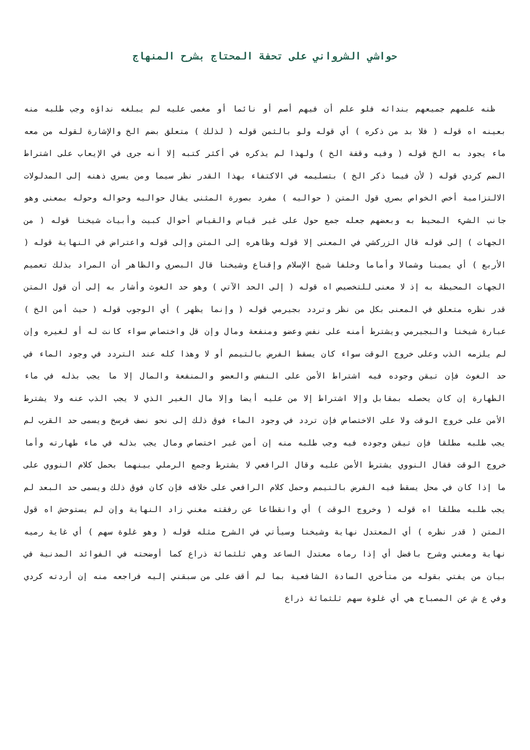حواشي الشرواني على تحفة المحتاج بشرح المنهاج
ظنه علمهم جميعهم بندائه فلو علم أن فيهم أصم أو نائما أو مغمى عليه لم يبلغه نداؤه وجب طلبه منه بعينه اه قوله ( فلا بد من ذكره ) أي قوله ولو بالثمن قوله ( لذلك ) متعلق بضم الخ والإشارة لقوله من معه ماء يجود به الخ قوله ( وفيه وقفة الخ ) ولهذا لم يذكره في أكثر كتبه إلا أنه جرى في الإيعاب على اشتراط الضم كردي قوله ( لأن فيما ذكر الخ ) بتسليمه في الاكتفاء بهذا القدر نظر سيما ومن يسري ذهنه إلى المدلولات الالتزامية أخص الخواص بصري قول المتن ( حواليه ) مفرد بصورة المثنى يقال حواليه وحواله وحوله بمعنى وهو جانب الشيء المحيط به وبعضهم جعله جمع حول على غير قياس والقياس أحوال كبيت وأبيات شيخنا قوله ( من الجهات ) إلى قوله قال الزركشي في المعنى إلا قوله وظاهره إلى المتن وإلى قوله واعتراض في النهاية قوله ( الأربع ) أي يمينا وشمالا وأماما وخلفا شيخ الإسلام وإقناع وشيخنا قال البصري والظاهر أن المراد بذلك تعميم الجهات المحيطة به إذ لا معنى للتخصيص اه قوله ( إلى الحد الآتي ) وهو حد الغوث وأشار به إلى أن قول المتن قدر نظره متعلق في المعنى بكل من نظر وتردد بجيرمي قوله ( وإنما يظهر ) أي الوجوب قوله ( حيث أمن الخ ) عبارة شيخنا والبجيرمي ويشترط أمنه على نفس وعضو ومنفعة ومال وإن قل واختصاص سواء كانت له أو لغيره وإن لم يلزمه الذب وعلى خروج الوقت سواء كان يسقط الفرض بالتيمم أو لا وهذا كله عند التردد في وجود الماء في حد الغوث فإن تيقن وجوده فيه اشتراط الأمن على النفس والعضو والمنفعة والمال إلا ما يجب بذله في ماء الطهارة إن كان يحصله بمقابل وإلا اشتراط إلا من عليه أيضا وإلا مال الغير الذي لا يجب الذب عنه ولا يشترط الأمن على خروج الوقت ولا على الاختصاص فإن تردد في وجود الماء فوق ذلك إلى نحو نصف فرسخ ويسمى حد القرب لم يجب طلبه مطلقا فإن تيقن وجوده فيه وجب طلبه منه إن أمن غير اختصاص ومال يجب بذله في ماء طهارته وأما خروج الوقت فقال النووي يشترط الأمن عليه وقال الرافعي لا يشترط وجمع الرملي بينهما بحمل كلام النووي على ما إذا كان في محل يسقط فيه الفرض بالتيمم وحمل كلام الرافعي على خلافه فإن كان فوق ذلك ويسمى حد البعد لم يجب طلبه مطلقا اه قوله ( وخروج الوقت ) أي وانقطاعا عن رفقته مغني زاد النهاية وإن لم يستوحش اه قول المتن ( قدر نظره ) أي المعتدل نهاية وشيخنا وسيأتي في الشرح مثله قوله ( وهو غلوة سهم ) أي غاية رميه نهاية ومغني وشرح بافضل أي إذا رماه معتدل الساعد وهي ثلثمائة ذراع كما أوضحته في الفوائد المدنية في بيان من يفتي بقوله من متأخري السادة الشافعية بما لم أقف على من سبقني إليه فراجعه منه إن أردته كردي وفي ع ش عن المصباح هي أي غلوة سهم ثلثمائة ذراع